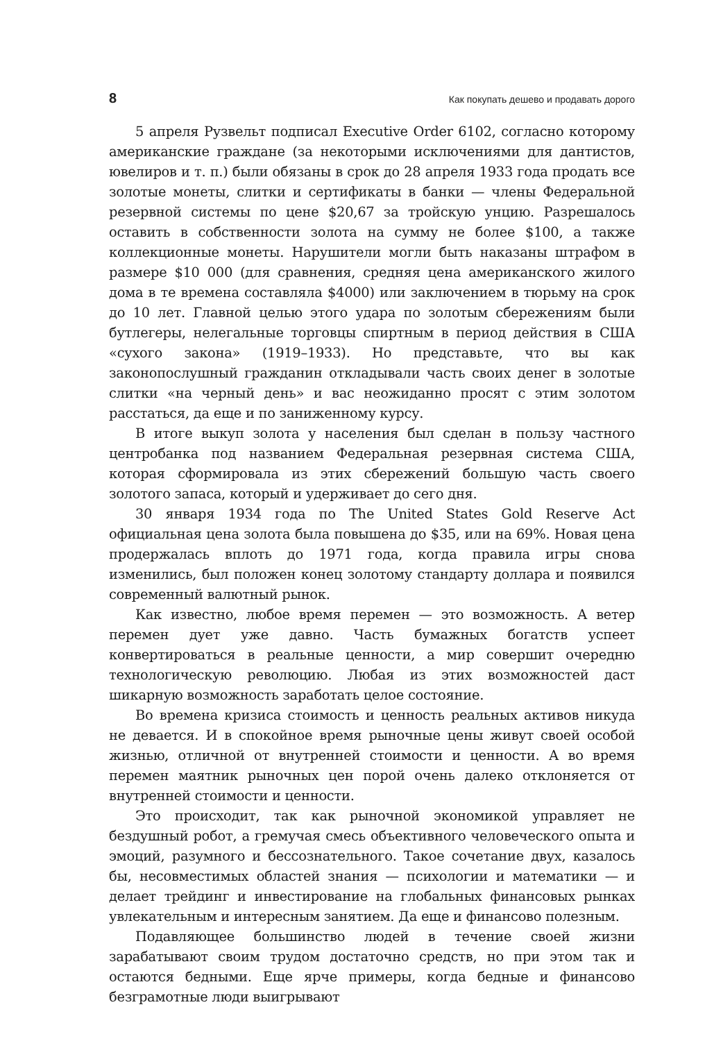8 Как покупать дешево и продавать дорого
5 апреля Рузвельт подписал Executive Order 6102, согласно которому американские граждане (за некоторыми исключениями для дантистов, ювелиров и т. п.) были обязаны в срок до 28 апреля 1933 года продать все золотые монеты, слитки и сертификаты в банки — члены Федеральной резервной системы по цене $20,67 за тройскую унцию. Разрешалось оставить в собственности золота на сумму не более $100, а также коллекционные монеты. Нарушители могли быть наказаны штрафом в размере $10 000 (для сравнения, средняя цена американского жилого дома в те времена составляла $4000) или заключением в тюрьму на срок до 10 лет. Главной целью этого удара по золотым сбережениям были бутлегеры, нелегальные торговцы спиртным в период действия в США «сухого закона» (1919–1933). Но представьте, что вы как законопослушный гражданин откладывали часть своих денег в золотые слитки «на черный день» и вас неожиданно просят с этим золотом расстаться, да еще и по заниженному курсу.
В итоге выкуп золота у населения был сделан в пользу частного центробанка под названием Федеральная резервная система США, которая сформировала из этих сбережений большую часть своего золотого запаса, который и удерживает до сего дня.
30 января 1934 года по The United States Gold Reserve Act официальная цена золота была повышена до $35, или на 69%. Новая цена продержалась вплоть до 1971 года, когда правила игры снова изменились, был положен конец золотому стандарту доллара и появился современный валютный рынок.
Как известно, любое время перемен — это возможность. А ветер перемен дует уже давно. Часть бумажных богатств успеет конвертироваться в реальные ценности, а мир совершит очередню технологическую революцию. Любая из этих возможностей даст шикарную возможность заработать целое состояние.
Во времена кризиса стоимость и ценность реальных активов никуда не девается. И в спокойное время рыночные цены живут своей особой жизнью, отличной от внутренней стоимости и ценности. А во время перемен маятник рыночных цен порой очень далеко отклоняется от внутренней стоимости и ценности.
Это происходит, так как рыночной экономикой управляет не бездушный робот, а гремучая смесь объективного человеческого опыта и эмоций, разумного и бессознательного. Такое сочетание двух, казалось бы, несовместимых областей знания — психологии и математики — и делает трейдинг и инвестирование на глобальных финансовых рынках увлекательным и интересным занятием. Да еще и финансово полезным.
Подавляющее большинство людей в течение своей жизни зарабатывают своим трудом достаточно средств, но при этом так и остаются бедными. Еще ярче примеры, когда бедные и финансово безграмотные люди выигрывают